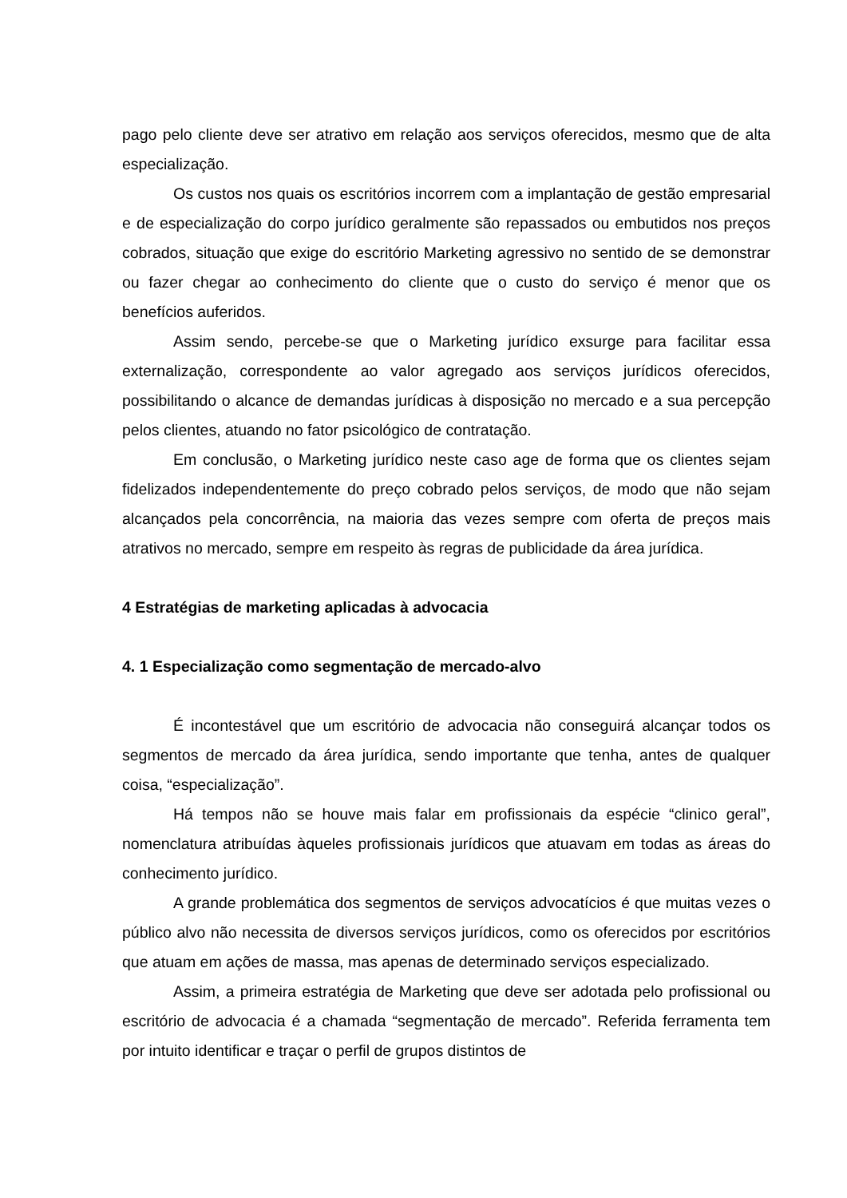pago pelo cliente deve ser atrativo em relação aos serviços oferecidos, mesmo que de alta especialização.
Os custos nos quais os escritórios incorrem com a implantação de gestão empresarial e de especialização do corpo jurídico geralmente são repassados ou embutidos nos preços cobrados, situação que exige do escritório Marketing agressivo no sentido de se demonstrar ou fazer chegar ao conhecimento do cliente que o custo do serviço é menor que os benefícios auferidos.
Assim sendo, percebe-se que o Marketing jurídico exsurge para facilitar essa externalização, correspondente ao valor agregado aos serviços jurídicos oferecidos, possibilitando o alcance de demandas jurídicas à disposição no mercado e a sua percepção pelos clientes, atuando no fator psicológico de contratação.
Em conclusão, o Marketing jurídico neste caso age de forma que os clientes sejam fidelizados independentemente do preço cobrado pelos serviços, de modo que não sejam alcançados pela concorrência, na maioria das vezes sempre com oferta de preços mais atrativos no mercado, sempre em respeito às regras de publicidade da área jurídica.
4 Estratégias de marketing aplicadas à advocacia
4. 1 Especialização como segmentação de mercado-alvo
É incontestável que um escritório de advocacia não conseguirá alcançar todos os segmentos de mercado da área jurídica, sendo importante que tenha, antes de qualquer coisa, “especialização”.
Há tempos não se houve mais falar em profissionais da espécie “clinico geral”, nomenclatura atribuídas àqueles profissionais jurídicos que atuavam em todas as áreas do conhecimento jurídico.
A grande problemática dos segmentos de serviços advocatícios é que muitas vezes o público alvo não necessita de diversos serviços jurídicos, como os oferecidos por escritórios que atuam em ações de massa, mas apenas de determinado serviços especializado.
Assim, a primeira estratégia de Marketing que deve ser adotada pelo profissional ou escritório de advocacia é a chamada “segmentação de mercado”. Referida ferramenta tem por intuito identificar e traçar o perfil de grupos distintos de